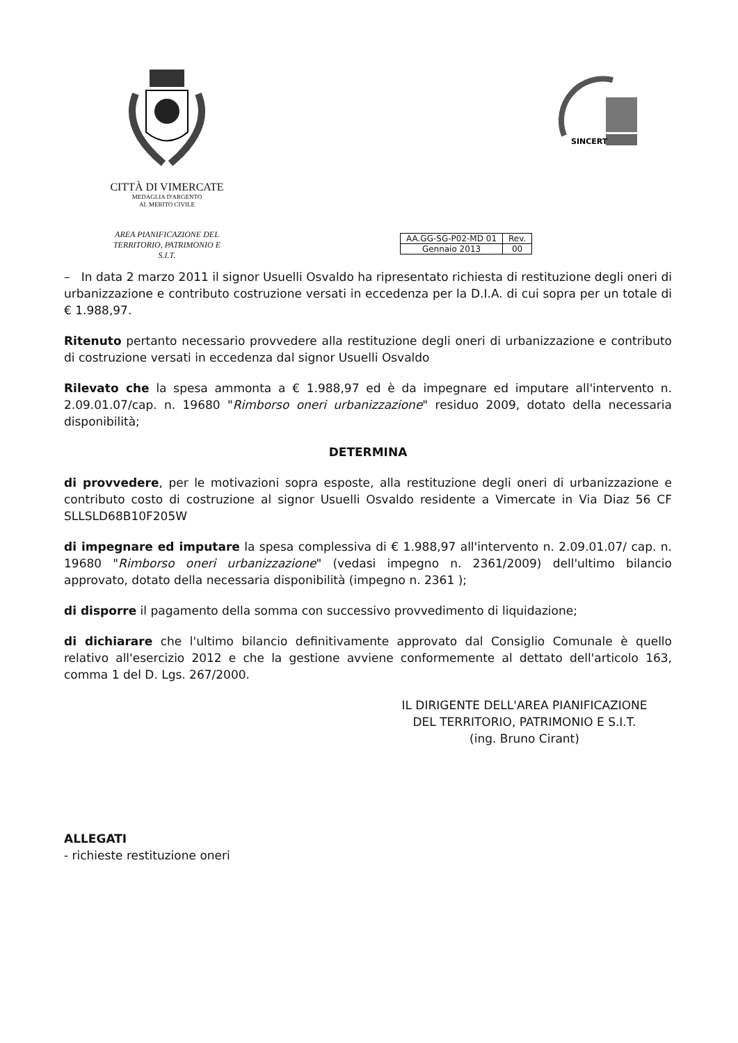CITTÀ DI VIMERCATE
MEDAGLIA D'ARGENTO
AL MERITO CIVILE
AREA PIANIFICAZIONE DEL
TERRITORIO, PATRIMONIO E S.I.T.
SINCERT
| AA.GG-SG-P02-MD 01 | Rev. |
| Gennaio 2013 | 00 |
– In data 2 marzo 2011 il signor Usuelli Osvaldo ha ripresentato richiesta di restituzione degli oneri di urbanizzazione e contributo costruzione versati in eccedenza per la D.I.A. di cui sopra per un totale di € 1.988,97.
Ritenuto pertanto necessario provvedere alla restituzione degli oneri di urbanizzazione e contributo di costruzione versati in eccedenza dal signor Usuelli Osvaldo
Rilevato che la spesa ammonta a € 1.988,97 ed è da impegnare ed imputare all'intervento n. 2.09.01.07/cap. n. 19680 "Rimborso oneri urbanizzazione" residuo 2009, dotato della necessaria disponibilità;
DETERMINA
di provvedere, per le motivazioni sopra esposte, alla restituzione degli oneri di urbanizzazione e contributo costo di costruzione al signor Usuelli Osvaldo residente a Vimercate in Via Diaz 56 CF SLLSLD68B10F205W
di impegnare ed imputare la spesa complessiva di € 1.988,97 all'intervento n. 2.09.01.07/ cap. n. 19680 "Rimborso oneri urbanizzazione" (vedasi impegno n. 2361/2009) dell'ultimo bilancio approvato, dotato della necessaria disponibilità (impegno n. 2361 );
di disporre il pagamento della somma con successivo provvedimento di liquidazione;
di dichiarare che l'ultimo bilancio definitivamente approvato dal Consiglio Comunale è quello relativo all'esercizio 2012 e che la gestione avviene conformemente al dettato dell'articolo 163, comma 1 del D. Lgs. 267/2000.
IL DIRIGENTE DELL'AREA PIANIFICAZIONE
DEL TERRITORIO, PATRIMONIO E S.I.T.
(ing. Bruno Cirant)
ALLEGATI
- richieste restituzione oneri